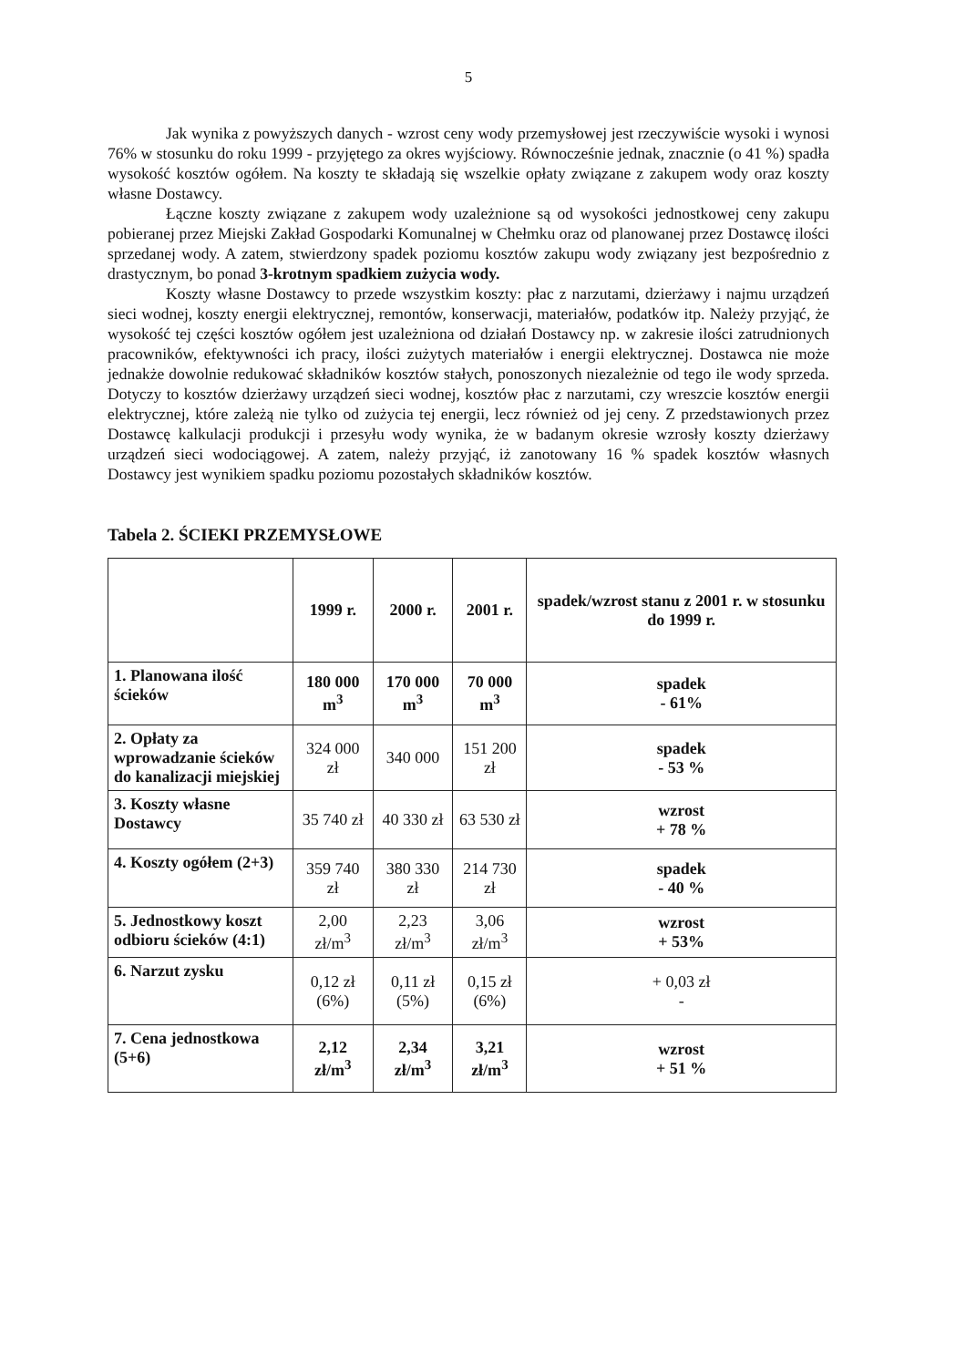5
Jak wynika z powyższych danych - wzrost ceny wody przemysłowej jest rzeczywiście wysoki i wynosi 76% w stosunku do roku 1999 - przyjętego za okres wyjściowy. Równocześnie jednak, znacznie (o 41 %) spadła wysokość kosztów ogółem. Na koszty te składają się wszelkie opłaty związane z zakupem wody oraz koszty własne Dostawcy.
Łączne koszty związane z zakupem wody uzależnione są od wysokości jednostkowej ceny zakupu pobieranej przez Miejski Zakład Gospodarki Komunalnej w Chełmku oraz od planowanej przez Dostawcę ilości sprzedanej wody. A zatem, stwierdzony spadek poziomu kosztów zakupu wody związany jest bezpośrednio z drastycznym, bo ponad 3-krotnym spadkiem zużycia wody.
Koszty własne Dostawcy to przede wszystkim koszty: płac z narzutami, dzierżawy i najmu urządzeń sieci wodnej, koszty energii elektrycznej, remontów, konserwacji, materiałów, podatków itp. Należy przyjąć, że wysokość tej części kosztów ogółem jest uzależniona od działań Dostawcy np. w zakresie ilości zatrudnionych pracowników, efektywności ich pracy, ilości zużytych materiałów i energii elektrycznej. Dostawca nie może jednakże dowolnie redukować składników kosztów stałych, ponoszonych niezależnie od tego ile wody sprzeda. Dotyczy to kosztów dzierżawy urządzeń sieci wodnej, kosztów płac z narzutami, czy wreszcie kosztów energii elektrycznej, które zależą nie tylko od zużycia tej energii, lecz również od jej ceny. Z przedstawionych przez Dostawcę kalkulacji produkcji i przesyłu wody wynika, że w badanym okresie wzrosły koszty dzierżawy urządzeń sieci wodociągowej. A zatem, należy przyjąć, iż zanotowany 16 % spadek kosztów własnych Dostawcy jest wynikiem spadku poziomu pozostałych składników kosztów.
Tabela 2. ŚCIEKI PRZEMYSŁOWE
| | 1999 r. | 2000 r. | 2001 r. | spadek/wzrost stanu z 2001 r. w stosunku do 1999 r. |
| --- | --- | --- | --- | --- |
| 1. Planowana ilość ścieków | 180 000 m<sup>3</sup> | 170 000 m<sup>3</sup> | 70 000 m<sup>3</sup> | spadek - 61% |
| 2. Opłaty za wprowadzanie ścieków do kanalizacji miejskiej | 324 000 zł | 340 000 | 151 200 zł | spadek - 53 % |
| 3. Koszty własne Dostawcy | 35 740 zł | 40 330 zł | 63 530 zł | wzrost + 78 % |
| 4. Koszty ogółem (2+3) | 359 740 zł | 380 330 zł | 214 730 zł | spadek - 40 % |
| 5. Jednostkowy koszt odbioru ścieków (4:1) | 2,00 zł/m<sup>3</sup> | 2,23 zł/m<sup>3</sup> | 3,06 zł/m<sup>3</sup> | wzrost + 53% |
| 6. Narzut zysku | 0,12 zł (6%) | 0,11 zł (5%) | 0,15 zł (6%) | + 0,03 zł - |
| 7. Cena jednostkowa (5+6) | 2,12 zł/m<sup>3</sup> | 2,34 zł/m<sup>3</sup> | 3,21 zł/m<sup>3</sup> | wzrost + 51 % |